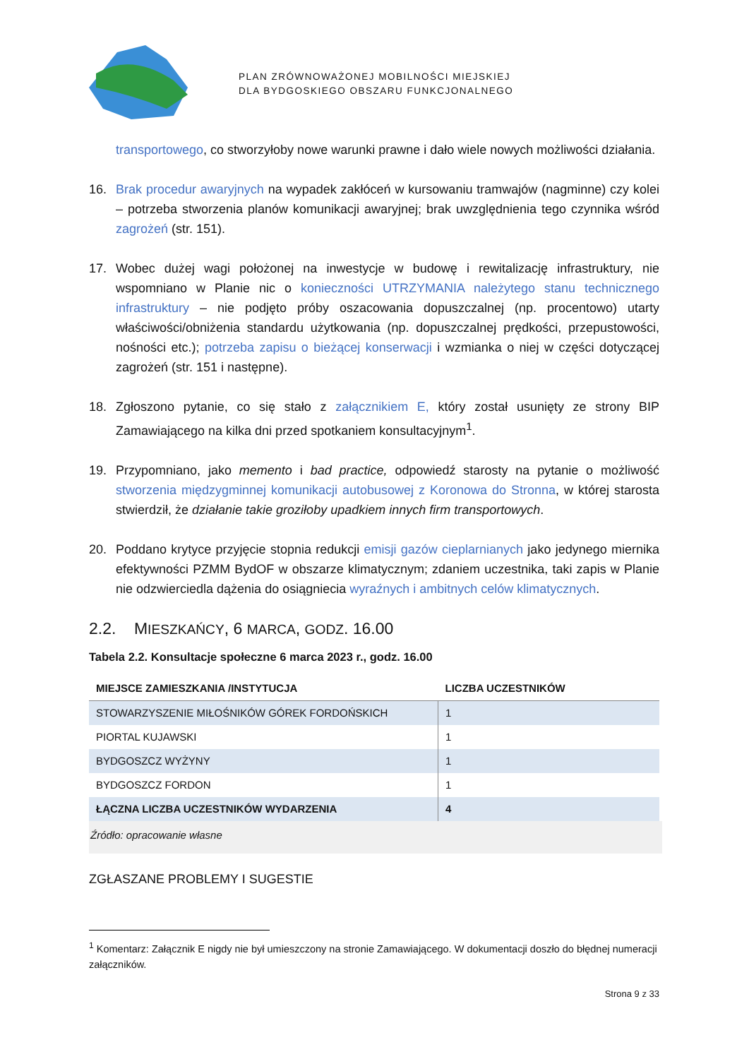PLAN ZRÓWNOWAŻONEJ MOBILNOŚCI MIEJSKIEJ
DLA BYDGOSKIEGO OBSZARU FUNKCJONALNEGO
transportowego, co stworzyłoby nowe warunki prawne i dało wiele nowych możliwości działania.
16. Brak procedur awaryjnych na wypadek zakłóceń w kursowaniu tramwajów (nagminne) czy kolei – potrzeba stworzenia planów komunikacji awaryjnej; brak uwzględnienia tego czynnika wśród zagrożeń (str. 151).
17. Wobec dużej wagi położonej na inwestycje w budowę i rewitalizację infrastruktury, nie wspomniano w Planie nic o konieczności UTRZYMANIA należytego stanu technicznego infrastruktury – nie podjęto próby oszacowania dopuszczalnej (np. procentowo) utarty właściwości/obniżenia standardu użytkowania (np. dopuszczalnej prędkości, przepustowości, nośności etc.); potrzeba zapisu o bieżącej konserwacji i wzmianka o niej w części dotyczącej zagrożeń (str. 151 i następne).
18. Zgłoszono pytanie, co się stało z załącznikiem E, który został usunięty ze strony BIP Zamawiającego na kilka dni przed spotkaniem konsultacyjnym<sup>1</sup>.
19. Przypomniano, jako memento i bad practice, odpowiedź starosty na pytanie o możliwość stworzenia międzygminnej komunikacji autobusowej z Koronowa do Stronna, w której starosta stwierdził, że działanie takie groziłoby upadkiem innych firm transportowych.
20. Poddano krytyce przyjęcie stopnia redukcji emisji gazów cieplarnianych jako jedynego miernika efektywności PZMM BydOF w obszarze klimatycznym; zdaniem uczestnika, taki zapis w Planie nie odzwierciedla dążenia do osiągniecia wyraźnych i ambitnych celów klimatycznych.
2.2. MIESZKAŃCY, 6 MARCA, GODZ. 16.00
Tabela 2.2. Konsultacje społeczne 6 marca 2023 r., godz. 16.00
| MIEJSCE ZAMIESZKANIA /INSTYTUCJA | LICZBA UCZESTNIKÓW |
| --- | --- |
| STOWARZYSZENIE MIŁOŚNIKÓW GÓREK FORDOŃSKICH | 1 |
| PIORTAL KUJAWSKI | 1 |
| BYDGOSZCZ WYŻYNY | 1 |
| BYDGOSZCZ FORDON | 1 |
| ŁĄCZNA LICZBA UCZESTNIKÓW WYDARZENIA | 4 |
Źródło: opracowanie własne
ZGŁASZANE PROBLEMY I SUGESTIE
<sup>1</sup> Komentarz: Załącznik E nigdy nie był umieszczony na stronie Zamawiającego. W dokumentacji doszło do błędnej numeracji załączników.
Strona 9 z 33